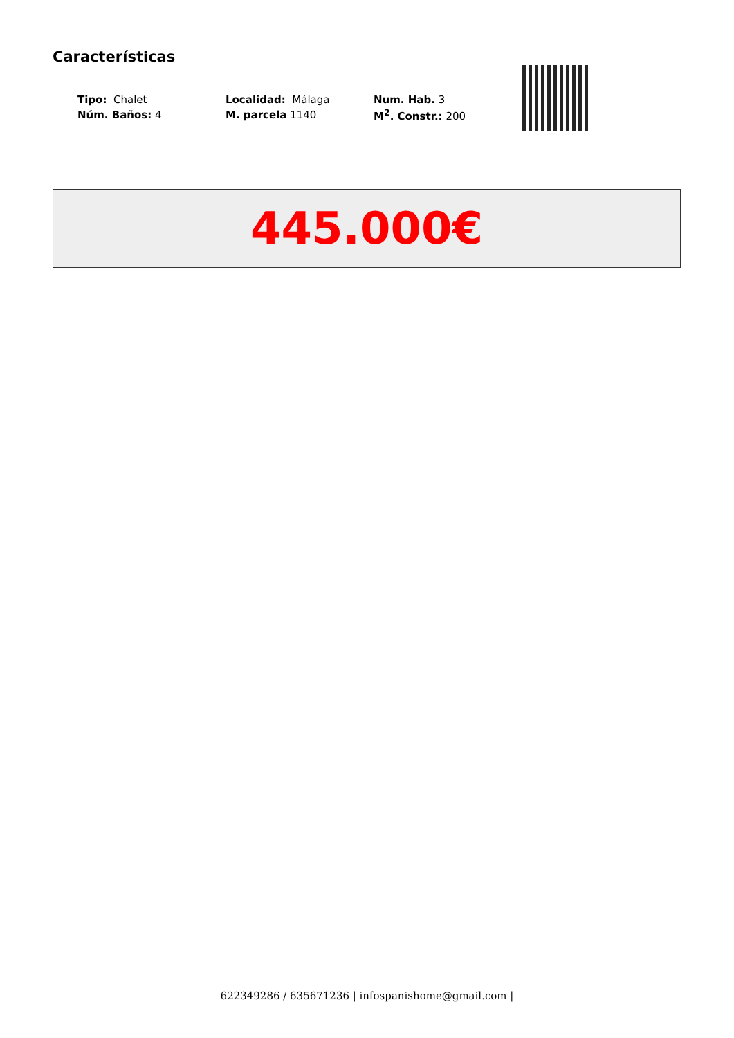Características
| Tipo: Chalet | Localidad: Málaga | Num. Hab. 3 |
| Núm. Baños: 4 | M. parcela 1140 | M<sup>2</sup>. Constr.: 200 |
445.000€
622349286 / 635671236 | infospanishome@gmail.com |